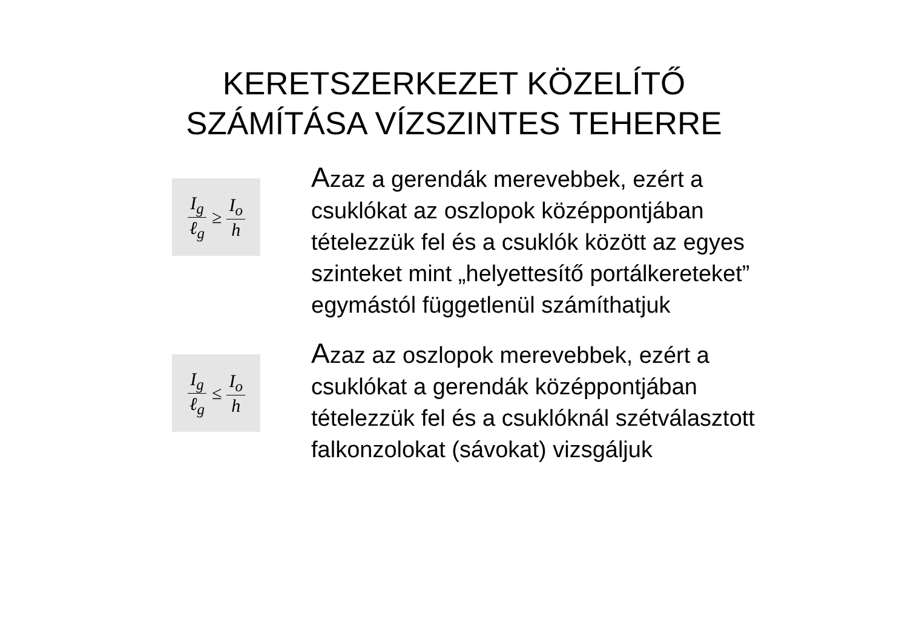KERETSZERKEZET KÖZELÍTŐ
SZÁMÍTÁSA VÍZSZINTES TEHERRE
I<sub>g</sub> ℓ<sub>g</sub> ≥ I<sub>o</sub> h
Azaz a gerendák merevebbek, ezért a csuklókat az oszlopok középpontjában tételezzük fel és a csuklók között az egyes szinteket mint „helyettesítő portálkereteket” egymástól függetlenül számíthatjuk
I<sub>g</sub> ℓ<sub>g</sub> ≤ I<sub>o</sub> h
Azaz az oszlopok merevebbek, ezért a csuklókat a gerendák középpontjában tételezzük fel és a csuklóknál szétválasztott falkonzolokat (sávokat) vizsgáljuk